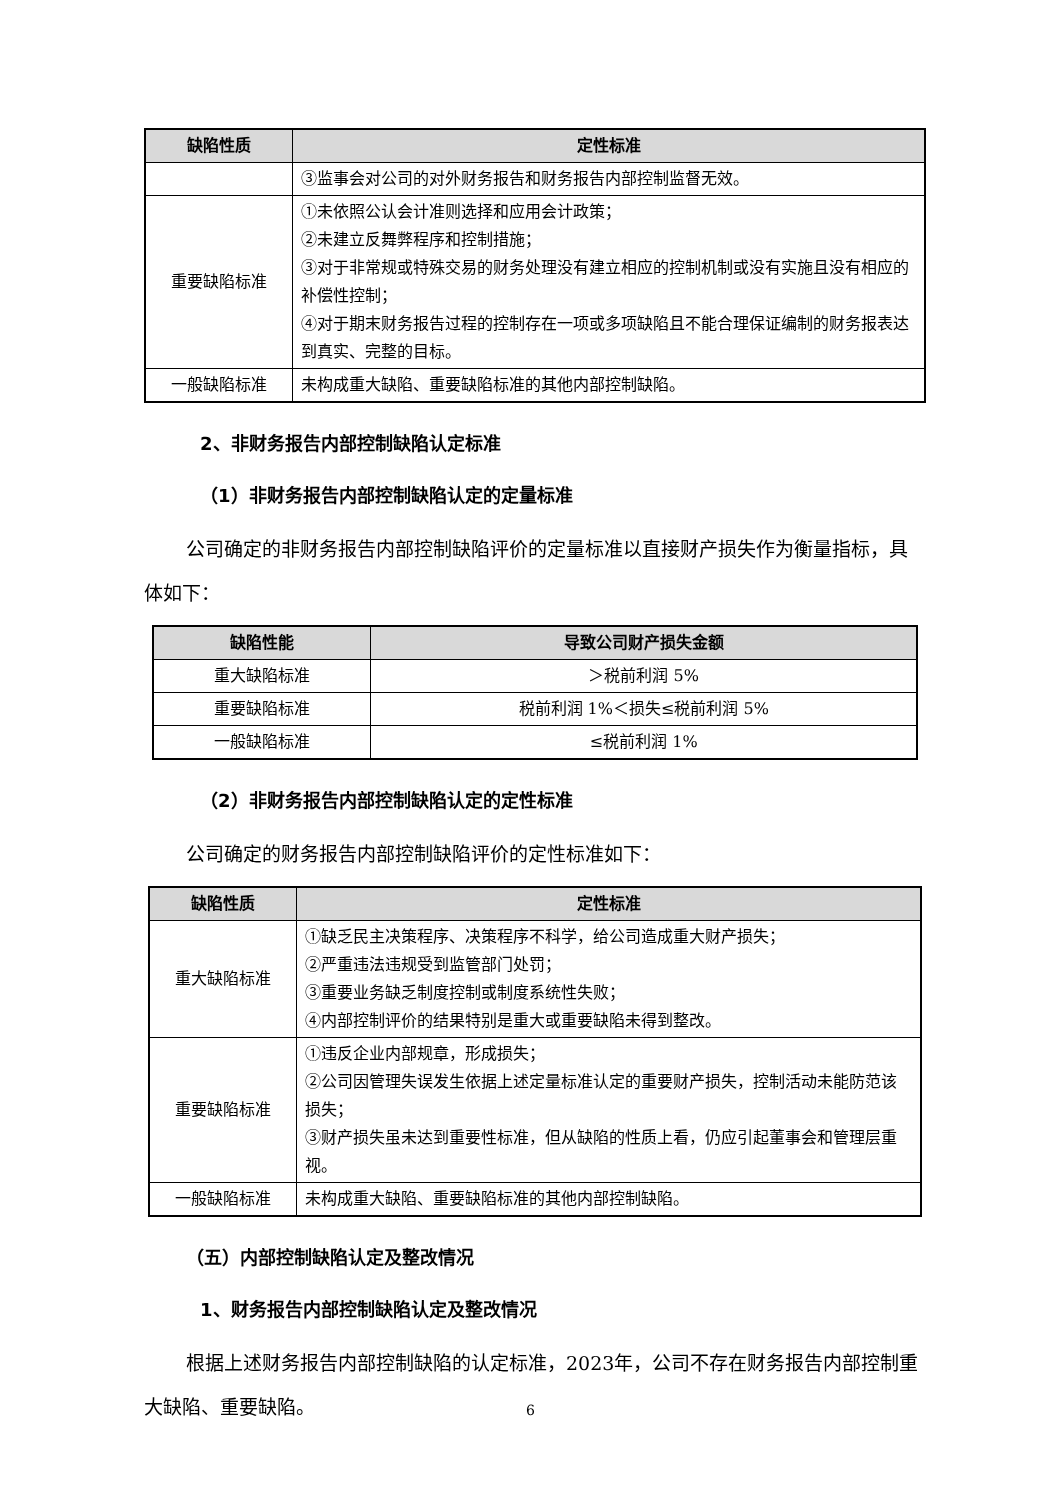| 缺陷性质 | 定性标准 |
| --- | --- |
| | ③监事会对公司的对外财务报告和财务报告内部控制监督无效。 |
| 重要缺陷标准 | ①未依照公认会计准则选择和应用会计政策； ②未建立反舞弊程序和控制措施； ③对于非常规或特殊交易的财务处理没有建立相应的控制机制或没有实施且没有相应的补偿性控制； ④对于期末财务报告过程的控制存在一项或多项缺陷且不能合理保证编制的财务报表达到真实、完整的目标。 |
| 一般缺陷标准 | 未构成重大缺陷、重要缺陷标准的其他内部控制缺陷。 |
2、非财务报告内部控制缺陷认定标准
（1）非财务报告内部控制缺陷认定的定量标准
公司确定的非财务报告内部控制缺陷评价的定量标准以直接财产损失作为衡量指标，具体如下：
| 缺陷性能 | 导致公司财产损失金额 |
| --- | --- |
| 重大缺陷标准 | ＞税前利润 5% |
| 重要缺陷标准 | 税前利润 1%＜损失≤税前利润 5% |
| 一般缺陷标准 | ≤税前利润 1% |
（2）非财务报告内部控制缺陷认定的定性标准
公司确定的财务报告内部控制缺陷评价的定性标准如下：
| 缺陷性质 | 定性标准 |
| --- | --- |
| 重大缺陷标准 | ①缺乏民主决策程序、决策程序不科学，给公司造成重大财产损失； ②严重违法违规受到监管部门处罚； ③重要业务缺乏制度控制或制度系统性失败； ④内部控制评价的结果特别是重大或重要缺陷未得到整改。 |
| 重要缺陷标准 | ①违反企业内部规章，形成损失； ②公司因管理失误发生依据上述定量标准认定的重要财产损失，控制活动未能防范该损失； ③财产损失虽未达到重要性标准，但从缺陷的性质上看，仍应引起董事会和管理层重视。 |
| 一般缺陷标准 | 未构成重大缺陷、重要缺陷标准的其他内部控制缺陷。 |
（五）内部控制缺陷认定及整改情况
1、财务报告内部控制缺陷认定及整改情况
根据上述财务报告内部控制缺陷的认定标准，2023年，公司不存在财务报告内部控制重大缺陷、重要缺陷。
6